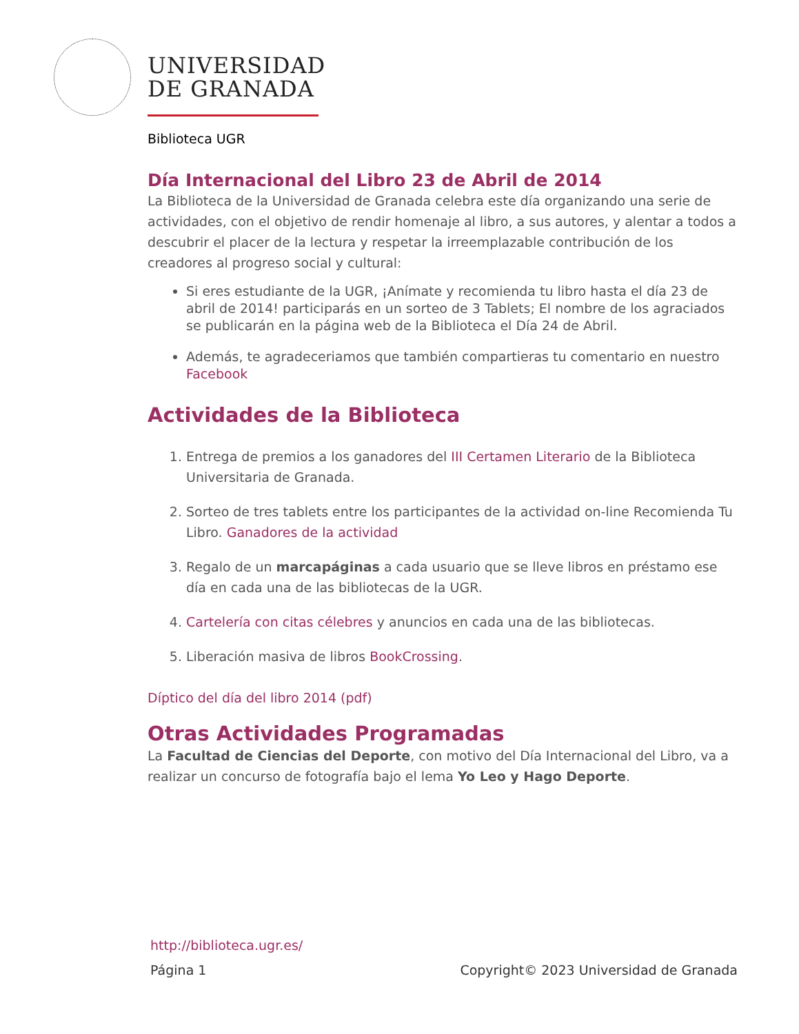UNIVERSIDAD
DE GRANADA
Biblioteca UGR
Día Internacional del Libro 23 de Abril de 2014
La Biblioteca de la Universidad de Granada celebra este día organizando una serie de actividades, con el objetivo de rendir homenaje al libro, a sus autores, y alentar a todos a descubrir el placer de la lectura y respetar la irreemplazable contribución de los creadores al progreso social y cultural:
Si eres estudiante de la UGR, ¡Anímate y recomienda tu libro hasta el día 23 de abril de 2014! participarás en un sorteo de 3 Tablets; El nombre de los agraciados se publicarán en la página web de la Biblioteca el Día 24 de Abril.
Además, te agradeceriamos que también compartieras tu comentario en nuestro Facebook
Actividades de la Biblioteca
1. Entrega de premios a los ganadores del III Certamen Literario de la Biblioteca Universitaria de Granada.
2. Sorteo de tres tablets entre los participantes de la actividad on-line Recomienda Tu Libro. Ganadores de la actividad
3. Regalo de un marcapáginas a cada usuario que se lleve libros en préstamo ese día en cada una de las bibliotecas de la UGR.
4. Cartelería con citas célebres y anuncios en cada una de las bibliotecas.
5. Liberación masiva de libros BookCrossing.
Díptico del día del libro 2014 (pdf)
Otras Actividades Programadas
La Facultad de Ciencias del Deporte, con motivo del Día Internacional del Libro, va a realizar un concurso de fotografía bajo el lema Yo Leo y Hago Deporte.
http://biblioteca.ugr.es/
Página 1 Copyright© 2023 Universidad de Granada